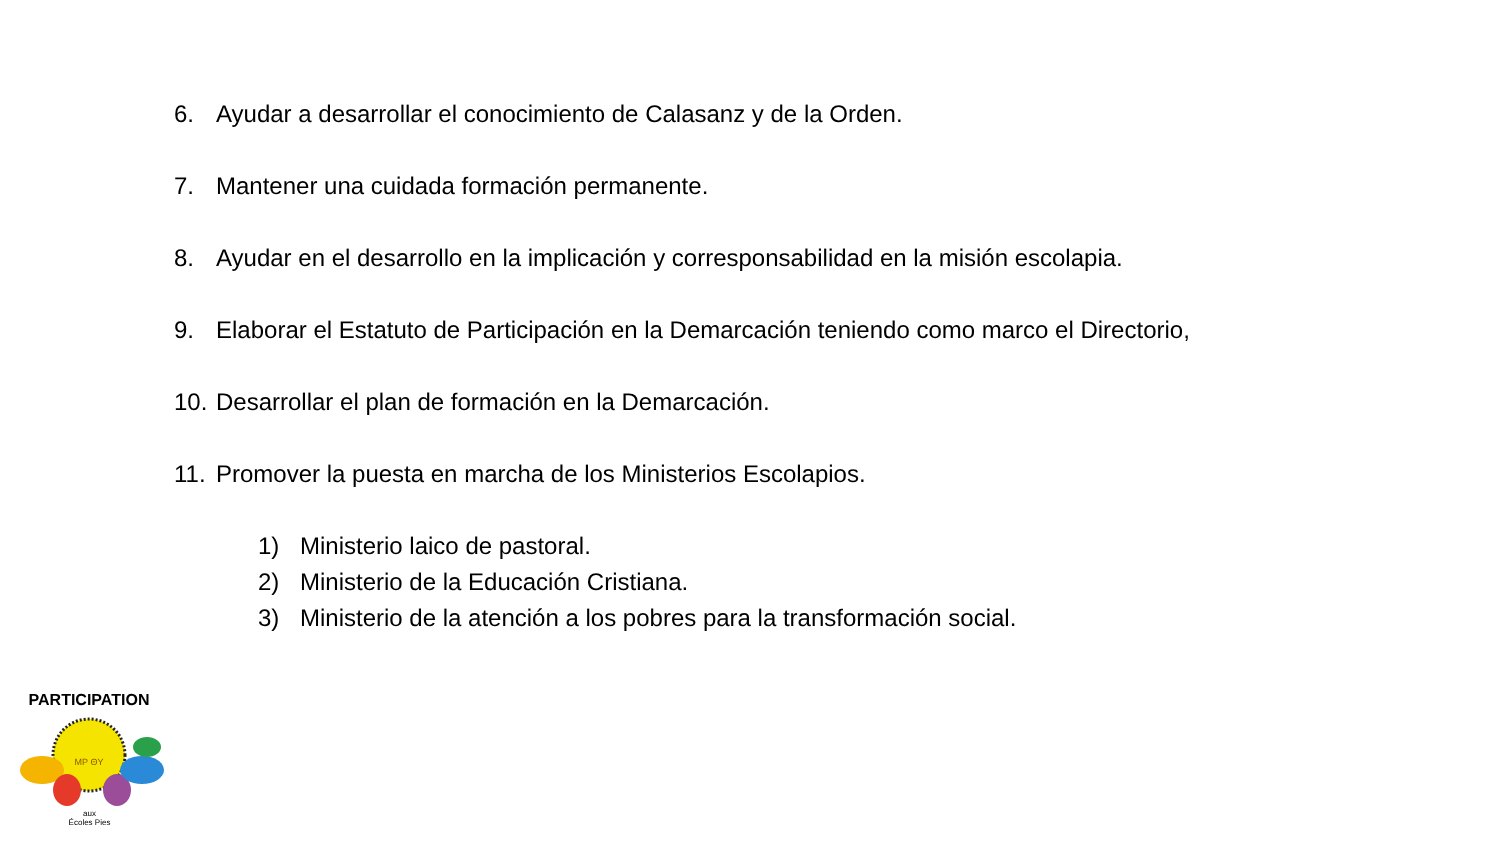6. Ayudar a desarrollar el conocimiento de Calasanz y de la Orden.
7. Mantener una cuidada formación permanente.
8. Ayudar en el desarrollo en la implicación y corresponsabilidad en la misión escolapia.
9. Elaborar el Estatuto de Participación en la Demarcación teniendo como marco el Directorio,
10. Desarrollar el plan de formación en la Demarcación.
11. Promover la puesta en marcha de los Ministerios Escolapios.
1) Ministerio laico de pastoral.
2) Ministerio de la Educación Cristiana.
3) Ministerio de la atención a los pobres para la transformación social.
MP ΘY
PARTICIPATION
aux
Écoles Pies